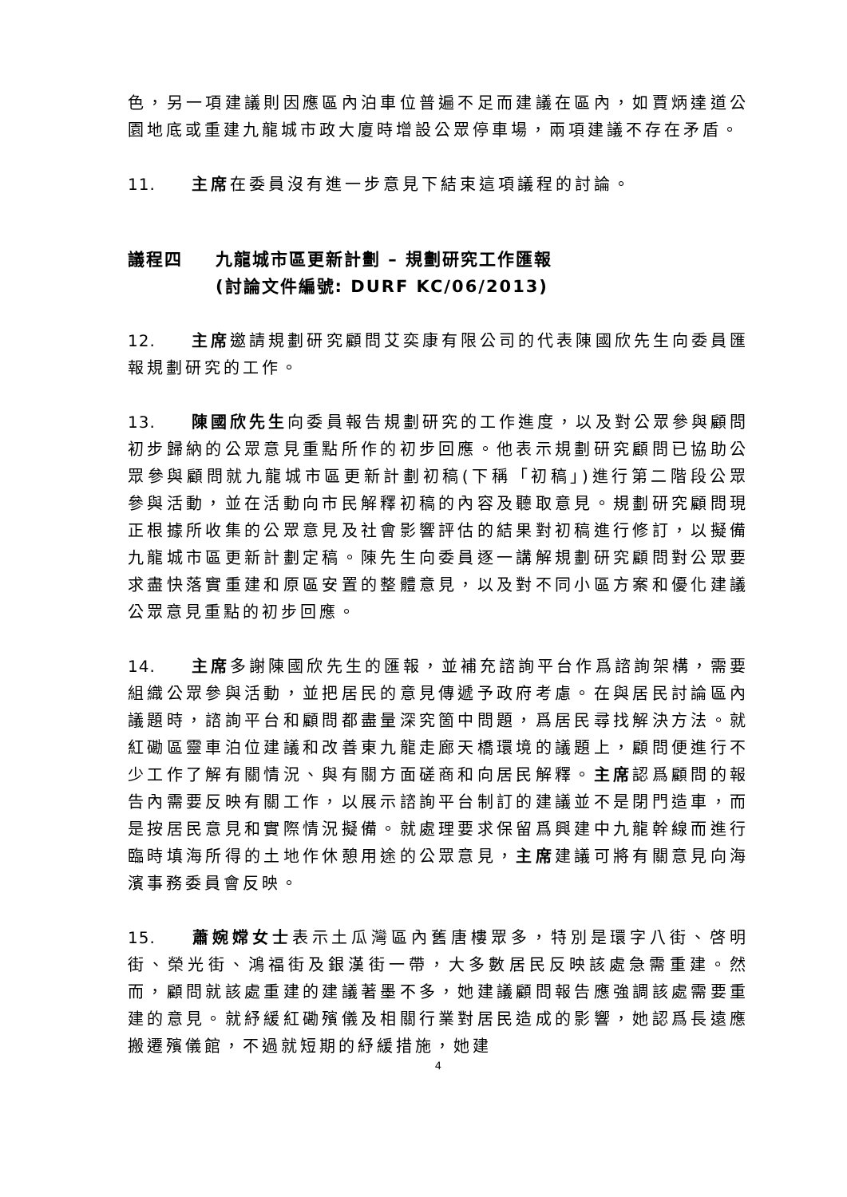色，另一項建議則因應區內泊車位普遍不足而建議在區內，如賈炳達道公園地底或重建九龍城市政大廈時增設公眾停車場，兩項建議不存在矛盾。
11. 主席在委員沒有進一步意見下結束這項議程的討論。
議程四 九龍城市區更新計劃 – 規劃研究工作匯報
(討論文件編號: DURF KC/06/2013)
12. 主席邀請規劃研究顧問艾奕康有限公司的代表陳國欣先生向委員匯報規劃研究的工作。
13. 陳國欣先生向委員報告規劃研究的工作進度，以及對公眾參與顧問初步歸納的公眾意見重點所作的初步回應。他表示規劃研究顧問已協助公眾參與顧問就九龍城市區更新計劃初稿(下稱「初稿」)進行第二階段公眾參與活動，並在活動向市民解釋初稿的內容及聽取意見。規劃研究顧問現正根據所收集的公眾意見及社會影響評估的結果對初稿進行修訂，以擬備九龍城市區更新計劃定稿。陳先生向委員逐一講解規劃研究顧問對公眾要求盡快落實重建和原區安置的整體意見，以及對不同小區方案和優化建議公眾意見重點的初步回應。
14. 主席多謝陳國欣先生的匯報，並補充諮詢平台作爲諮詢架構，需要組織公眾參與活動，並把居民的意見傳遞予政府考慮。在與居民討論區內議題時，諮詢平台和顧問都盡量深究箇中問題，爲居民尋找解決方法。就紅磡區靈車泊位建議和改善東九龍走廊天橋環境的議題上，顧問便進行不少工作了解有關情況、與有關方面磋商和向居民解釋。主席認爲顧問的報告內需要反映有關工作，以展示諮詢平台制訂的建議並不是閉門造車，而是按居民意見和實際情況擬備。就處理要求保留爲興建中九龍幹線而進行臨時填海所得的土地作休憩用途的公眾意見，主席建議可將有關意見向海濱事務委員會反映。
15. 蕭婉嫦女士表示土瓜灣區內舊唐樓眾多，特別是環字八街、啓明街、榮光街、鴻福街及銀漢街一帶，大多數居民反映該處急需重建。然而，顧問就該處重建的建議著墨不多，她建議顧問報告應強調該處需要重建的意見。就紓緩紅磡殯儀及相關行業對居民造成的影響，她認爲長遠應搬遷殯儀館，不過就短期的紓緩措施，她建
4